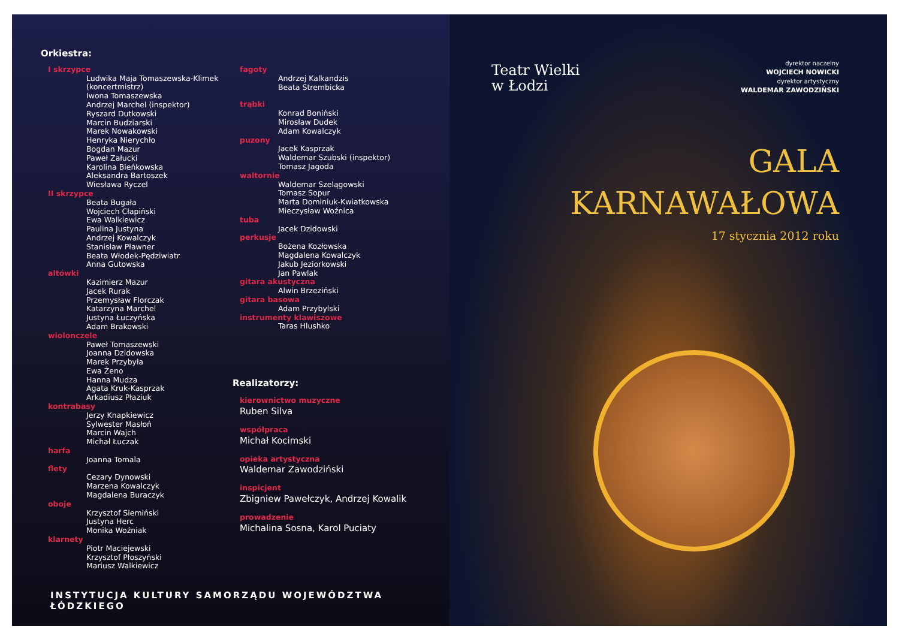Orkiestra:
I skrzypce
Ludwika Maja Tomaszewska-Klimek (koncertmistrz)
Iwona Tomaszewska
Andrzej Marchel (inspektor)
Ryszard Dutkowski
Marcin Budziarski
Marek Nowakowski
Henryka Nierychło
Bogdan Mazur
Paweł Załucki
Karolina Bieńkowska
Aleksandra Bartoszek
Wiesława Ryczel
II skrzypce
Beata Bugała
Wojciech Cłapiński
Ewa Walkiewicz
Paulina Justyna
Andrzej Kowalczyk
Stanisław Pławner
Beata Włodek-Pędziwiatr
Anna Gutowska
altówki
Kazimierz Mazur
Jacek Rurak
Przemysław Florczak
Katarzyna Marchel
Justyna Łuczyńska
Adam Brakowski
wiolonczele
Paweł Tomaszewski
Joanna Dzidowska
Marek Przybyła
Ewa Żeno
Hanna Mudza
Agata Kruk-Kasprzak
Arkadiusz Płaziuk
kontrabasy
Jerzy Knapkiewicz
Sylwester Masłoń
Marcin Wajch
Michał Łuczak
harfa
Joanna Tomala
flety
Cezary Dynowski
Marzena Kowalczyk
Magdalena Buraczyk
oboje
Krzysztof Siemiński
Justyna Herc
Monika Woźniak
klarnety
Piotr Maciejewski
Krzysztof Płoszyński
Mariusz Walkiewicz
fagoty
Andrzej Kalkandzis
Beata Strembicka
trąbki
Konrad Boniński
Mirosław Dudek
Adam Kowalczyk
puzony
Jacek Kasprzak
Waldemar Szubski (inspektor)
Tomasz Jagoda
waltornie
Waldemar Szelągowski
Tomasz Sopur
Marta Dominiuk-Kwiatkowska
Mieczysław Woźnica
tuba
Jacek Dzidowski
perkusje
Bożena Kozłowska
Magdalena Kowalczyk
Jakub Jeziorkowski
Jan Pawlak
gitara akustyczna
Alwin Brzeziński
gitara basowa
Adam Przybylski
instrumenty klawiszowe
Taras Hlushko
Realizatorzy:
kierownictwo muzyczne
Ruben Silva
współpraca
Michał Kocimski
opieka artystyczna
Waldemar Zawodziński
inspicjent
Zbigniew Pawełczyk, Andrzej Kowalik
prowadzenie
Michalina Sosna, Karol Puciaty
INSTYTUCJA KULTURY SAMORZĄDU WOJEWÓDZTWA ŁÓDZKIEGO
Teatr Wielki
w Łodzi
dyrektor naczelny
WOJCIECH NOWICKI
dyrektor artystyczny
WALDEMAR ZAWODZIŃSKI
GALA
KARNAWAŁOWA
17 stycznia 2012 roku